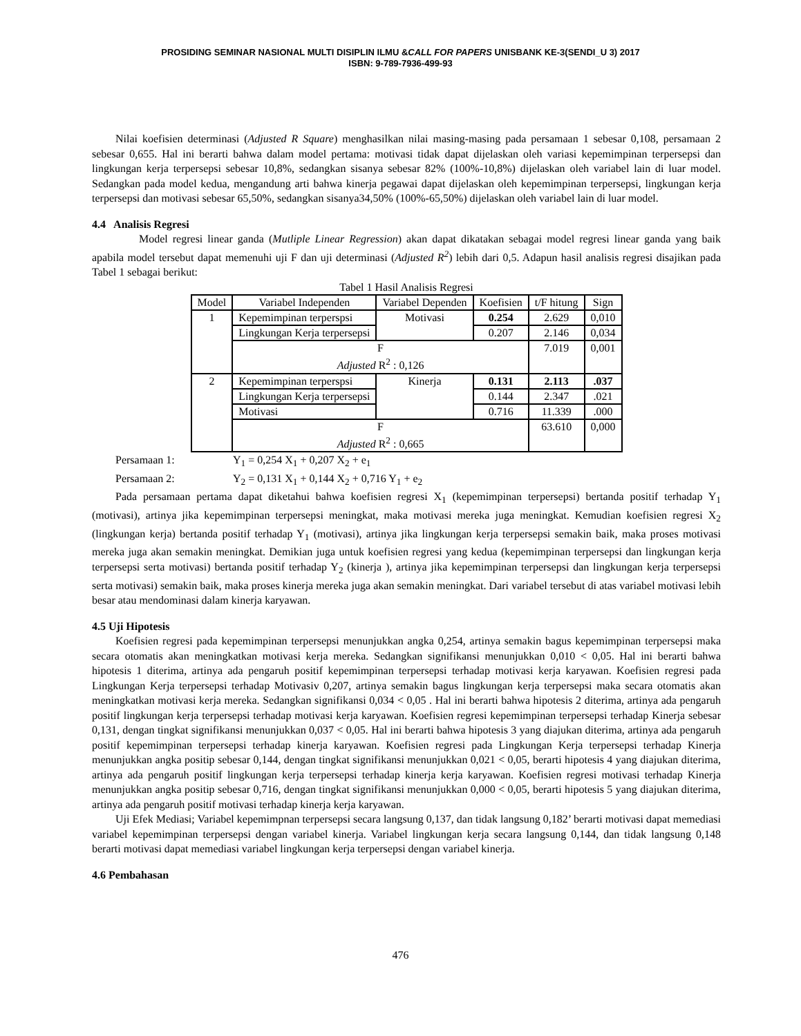PROSIDING SEMINAR NASIONAL MULTI DISIPLIN ILMU &CALL FOR PAPERS UNISBANK KE-3(SENDI_U 3) 2017
ISBN: 9-789-7936-499-93
Nilai koefisien determinasi (Adjusted R Square) menghasilkan nilai masing-masing pada persamaan 1 sebesar 0,108, persamaan 2 sebesar 0,655. Hal ini berarti bahwa dalam model pertama: motivasi tidak dapat dijelaskan oleh variasi kepemimpinan terpersepsi dan lingkungan kerja terpersepsi sebesar 10,8%, sedangkan sisanya sebesar 82% (100%-10,8%) dijelaskan oleh variabel lain di luar model. Sedangkan pada model kedua, mengandung arti bahwa kinerja pegawai dapat dijelaskan oleh kepemimpinan terpersepsi, lingkungan kerja terpersepsi dan motivasi sebesar 65,50%, sedangkan sisanya34,50% (100%-65,50%) dijelaskan oleh variabel lain di luar model.
4.4 Analisis Regresi
Model regresi linear ganda (Mutliple Linear Regression) akan dapat dikatakan sebagai model regresi linear ganda yang baik apabila model tersebut dapat memenuhi uji F dan uji determinasi (Adjusted R<sup>2</sup>) lebih dari 0,5. Adapun hasil analisis regresi disajikan pada Tabel 1 sebagai berikut:
Tabel 1 Hasil Analisis Regresi
| Model | Variabel Independen | Variabel Dependen | Koefisien | t/F hitung | Sign |
| --- | --- | --- | --- | --- | --- |
| 1 | Kepemimpinan terperspsi | Motivasi | 0.254 | 2.629 | 0,010 |
| | Lingkungan Kerja terpersepsi | | 0.207 | 2.146 | 0,034 |
| | F | | | 7.019 | 0,001 |
| | Adjusted R<sup>2</sup> : 0,126 | | | | |
| 2 | Kepemimpinan terperspsi | Kinerja | 0.131 | 2.113 | .037 |
| | Lingkungan Kerja terpersepsi | | 0.144 | 2.347 | .021 |
| | Motivasi | | 0.716 | 11.339 | .000 |
| | F | | | 63.610 | 0,000 |
| | Adjusted R<sup>2</sup> : 0,665 | | | | |
Persamaan 1: Y<sub>1</sub> = 0,254 X<sub>1</sub> + 0,207 X<sub>2</sub> + e<sub>1</sub>
Persamaan 2: Y<sub>2</sub> = 0,131 X<sub>1</sub> + 0,144 X<sub>2</sub> + 0,716 Y<sub>1</sub> + e<sub>2</sub>
Pada persamaan pertama dapat diketahui bahwa koefisien regresi X<sub>1</sub> (kepemimpinan terpersepsi) bertanda positif terhadap Y<sub>1</sub> (motivasi), artinya jika kepemimpinan terpersepsi meningkat, maka motivasi mereka juga meningkat. Kemudian koefisien regresi X<sub>2</sub> (lingkungan kerja) bertanda positif terhadap Y<sub>1</sub> (motivasi), artinya jika lingkungan kerja terpersepsi semakin baik, maka proses motivasi mereka juga akan semakin meningkat. Demikian juga untuk koefisien regresi yang kedua (kepemimpinan terpersepsi dan lingkungan kerja terpersepsi serta motivasi) bertanda positif terhadap Y<sub>2</sub> (kinerja ), artinya jika kepemimpinan terpersepsi dan lingkungan kerja terpersepsi serta motivasi) semakin baik, maka proses kinerja mereka juga akan semakin meningkat. Dari variabel tersebut di atas variabel motivasi lebih besar atau mendominasi dalam kinerja karyawan.
4.5 Uji Hipotesis
Koefisien regresi pada kepemimpinan terpersepsi menunjukkan angka 0,254, artinya semakin bagus kepemimpinan terpersepsi maka secara otomatis akan meningkatkan motivasi kerja mereka. Sedangkan signifikansi menunjukkan 0,010 < 0,05. Hal ini berarti bahwa hipotesis 1 diterima, artinya ada pengaruh positif kepemimpinan terpersepsi terhadap motivasi kerja karyawan. Koefisien regresi pada Lingkungan Kerja terpersepsi terhadap Motivasiv 0,207, artinya semakin bagus lingkungan kerja terpersepsi maka secara otomatis akan meningkatkan motivasi kerja mereka. Sedangkan signifikansi 0,034 < 0,05 . Hal ini berarti bahwa hipotesis 2 diterima, artinya ada pengaruh positif lingkungan kerja terpersepsi terhadap motivasi kerja karyawan. Koefisien regresi kepemimpinan terpersepsi terhadap Kinerja sebesar 0,131, dengan tingkat signifikansi menunjukkan 0,037 < 0,05. Hal ini berarti bahwa hipotesis 3 yang diajukan diterima, artinya ada pengaruh positif kepemimpinan terpersepsi terhadap kinerja karyawan. Koefisien regresi pada Lingkungan Kerja terpersepsi terhadap Kinerja menunjukkan angka positip sebesar 0,144, dengan tingkat signifikansi menunjukkan 0,021 < 0,05, berarti hipotesis 4 yang diajukan diterima, artinya ada pengaruh positif lingkungan kerja terpersepsi terhadap kinerja kerja karyawan. Koefisien regresi motivasi terhadap Kinerja menunjukkan angka positip sebesar 0,716, dengan tingkat signifikansi menunjukkan 0,000 < 0,05, berarti hipotesis 5 yang diajukan diterima, artinya ada pengaruh positif motivasi terhadap kinerja kerja karyawan.
Uji Efek Mediasi; Variabel kepemimpnan terpersepsi secara langsung 0,137, dan tidak langsung 0,182’ berarti motivasi dapat memediasi variabel kepemimpinan terpersepsi dengan variabel kinerja. Variabel lingkungan kerja secara langsung 0,144, dan tidak langsung 0,148 berarti motivasi dapat memediasi variabel lingkungan kerja terpersepsi dengan variabel kinerja.
4.6 Pembahasan
476